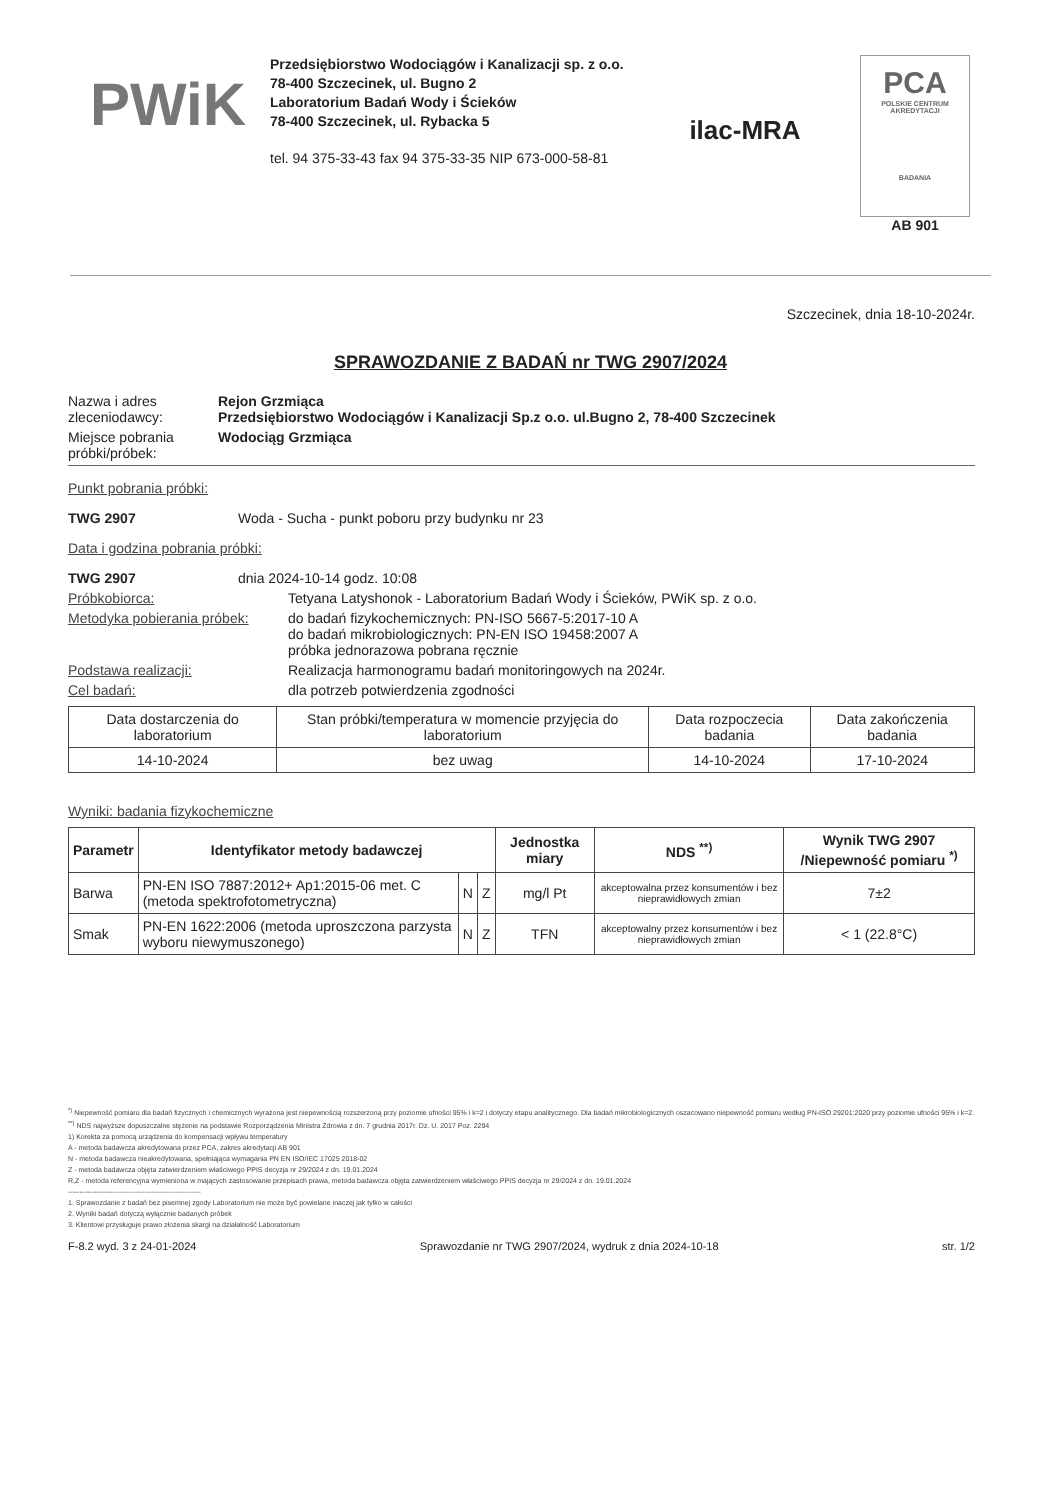PWiK
Przedsiębiorstwo Wodociągów i Kanalizacji sp. z o.o.
78-400 Szczecinek, ul. Bugno 2
Laboratorium Badań Wody i Ścieków
78-400 Szczecinek, ul. Rybacka 5
tel. 94 375-33-43 fax 94 375-33-35 NIP 673-000-58-81
ilac-MRA
PCA
POLSKIE CENTRUM AKREDYTACJI
BADANIA
AB 901
Szczecinek, dnia 18-10-2024r.
SPRAWOZDANIE Z BADAŃ nr TWG 2907/2024
Nazwa i adres zleceniodawcy:
Rejon Grzmiąca
Przedsiębiorstwo Wodociągów i Kanalizacji Sp.z o.o. ul.Bugno 2, 78-400 Szczecinek
Miejsce pobrania próbki/próbek:
Wodociąg Grzmiąca
Punkt pobrania próbki:
TWG 2907 Woda - Sucha - punkt poboru przy budynku nr 23
Data i godzina pobrania próbki:
TWG 2907 dnia 2024-10-14 godz. 10:08
Próbkobiorca: Tetyana Latyshonok - Laboratorium Badań Wody i Ścieków, PWiK sp. z o.o.
Metodyka pobierania próbek:
do badań fizykochemicznych: PN-ISO 5667-5:2017-10 A
do badań mikrobiologicznych: PN-EN ISO 19458:2007 A
próbka jednorazowa pobrana ręcznie
Podstawa realizacji: Realizacja harmonogramu badań monitoringowych na 2024r.
Cel badań: dla potrzeb potwierdzenia zgodności
| Data dostarczenia do laboratorium | Stan próbki/temperatura w momencie przyjęcia do laboratorium | Data rozpoczecia badania | Data zakończenia badania |
| 14-10-2024 | bez uwag | 14-10-2024 | 17-10-2024 |
Wyniki: badania fizykochemiczne
| Parametr | Identyfikator metody badawczej | | | Jednostka miary | NDS <sup>**)</sup> | Wynik TWG 2907 /Niepewność pomiaru <sup>*)</sup> |
| --- | --- | --- | --- | --- | --- | --- |
| Barwa | PN-EN ISO 7887:2012+ Ap1:2015-06 met. C (metoda spektrofotometryczna) | N | Z | mg/l Pt | akceptowalna przez konsumentów i bez nieprawidłowych zmian | 7±2 |
| Smak | PN-EN 1622:2006 (metoda uproszczona parzysta wyboru niewymuszonego) | N | Z | TFN | akceptowalny przez konsumentów i bez nieprawidłowych zmian | < 1 (22.8°C) |
<sup>*)</sup> Niepewność pomiaru dla badań fizycznych i chemicznych wyrażona jest niepewnością rozszerzoną przy poziomie ufności 95% i k=2 i dotyczy etapu analitycznego. Dla badań mikrobiologicznych oszacowano niepewność pomiaru według PN-ISO 29201:2020 przy poziomie ufności 95% i k=2.
<sup>**)</sup> NDS najwyższe dopuszczalne stężenie na podstawie Rozporządzenia Ministra Zdrowia z dn. 7 grudnia 2017r. Dz. U. 2017 Poz. 2294
1) Korekta za pomocą urządzenia do kompensacji wpływu temperatury
A - metoda badawcza akredytowana przez PCA, zakres akredytacji AB 901
N - metoda badawcza nieakredytowana, spełniająca wymagania PN EN ISO/IEC 17025 2018-02
Z - metoda badawcza objęta zatwierdzeniem właściwego PPIS decyzja nr 29/2024 z dn. 19.01.2024
R,Z - metoda referencyjna wymieniona w mających zastosowanie przepisach prawa, metoda badawcza objęta zatwierdzeniem właściwego PPIS decyzja nr 29/2024 z dn. 19.01.2024
---------------------------------------------------------
1. Sprawozdanie z badań bez pisemnej zgody Laboratorium nie może być powielane inaczej jak tylko w całości
2. Wyniki badań dotyczą wyłącznie badanych próbek
3. Klientowi przysługuje prawo złożenia skargi na działalność Laboratorium
F-8.2 wyd. 3 z 24-01-2024 Sprawozdanie nr TWG 2907/2024, wydruk z dnia 2024-10-18 str. 1/2